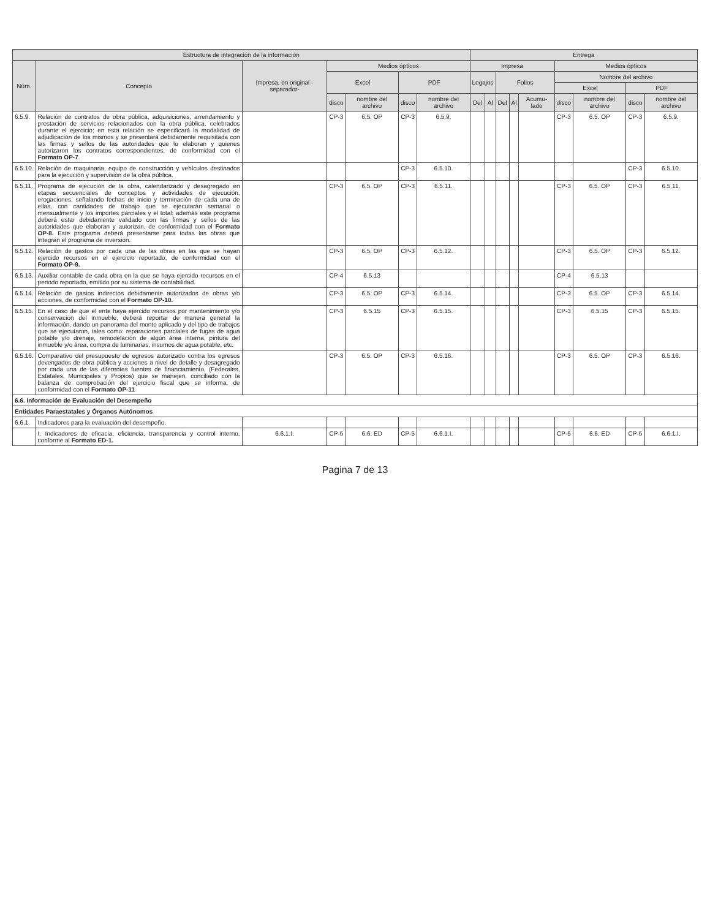| Estructura de integración de la información | | | | | | | Entrega | | | | | | | | |
| --- | --- | --- | --- | --- | --- | --- | --- | --- | --- | --- | --- | --- | --- | --- | --- |
| Núm. | Concepto | Impresa, en original -separador- | Medios ópticos | | | | Impresa | | | | | Medios ópticos | | | |
| | | | Excel | | PDF | | Legajos | | Folios | | | Nombre del archivo | | | |
| | | | | | | | | | | | | Excel | | PDF | |
| | | | disco | nombre del archivo | disco | nombre del archivo | Del | Al | Del | Al | Acumu-lado | disco | nombre del archivo | disco | nombre del archivo |
| 6.5.9. | Relación de contratos de obra pública, adquisiciones, arrendamiento y prestación de servicios relacionados con la obra pública, celebrados durante el ejercicio; en esta relación se especificará la modalidad de adjudicación de los mismos y se presentará debidamente requisitada con las firmas y sellos de las autoridades que lo elaboran y quienes autorizaron los contratos correspondientes, de conformidad con el Formato OP-7 . | | CP-3 | 6.5. OP | CP-3 | 6.5.9. | | | | | | CP-3 | 6.5. OP | CP-3 | 6.5.9. |
| 6.5.10. | Relación de maquinaria, equipo de construcción y vehículos destinados para la ejecución y supervisión de la obra pública. | | | | CP-3 | 6.5.10. | | | | | | | | CP-3 | 6.5.10. |
| 6.5.11. | Programa de ejecución de la obra, calendarizado y desagregado en etapas secuenciales de conceptos y actividades de ejecución, erogaciones, señalando fechas de inicio y terminación de cada una de ellas, con cantidades de trabajo que se ejecutarán semanal o mensualmente y los importes parciales y el total; además este programa deberá estar debidamente validado con las firmas y sellos de las autoridades que elaboran y autorizan, de conformidad con el Formato OP-8. Este programa deberá presentarse para todas las obras que integran el programa de inversión. | | CP-3 | 6.5. OP | CP-3 | 6.5.11. | | | | | | CP-3 | 6.5. OP | CP-3 | 6.5.11. |
| 6.5.12. | Relación de gastos por cada una de las obras en las que se hayan ejercido recursos en el ejercicio reportado, de conformidad con el Formato OP-9. | | CP-3 | 6.5. OP | CP-3 | 6.5.12. | | | | | | CP-3 | 6.5. OP | CP-3 | 6.5.12. |
| 6.5.13. | Auxiliar contable de cada obra en la que se haya ejercido recursos en el periodo reportado, emitido por su sistema de contabilidad. | | CP-4 | 6.5.13 | | | | | | | | CP-4 | 6.5.13 | | |
| 6.5.14. | Relación de gastos indirectos debidamente autorizados de obras y/o acciones, de conformidad con el Formato OP-10. | | CP-3 | 6.5. OP | CP-3 | 6.5.14. | | | | | | CP-3 | 6.5. OP | CP-3 | 6.5.14. |
| 6.5.15. | En el caso de que el ente haya ejercido recursos por mantenimiento y/o conservación del inmueble, deberá reportar de manera general la información, dando un panorama del monto aplicado y del tipo de trabajos que se ejecutaron, tales como: reparaciones parciales de fugas de agua potable y/o drenaje, remodelación de algún área interna, pintura del inmueble y/o área, compra de luminarias, insumos de agua potable, etc. | | CP-3 | 6.5.15 | CP-3 | 6.5.15. | | | | | | CP-3 | 6.5.15 | CP-3 | 6.5.15. |
| 6.5.16. | Comparativo del presupuesto de egresos autorizado contra los egresos devengados de obra pública y acciones a nivel de detalle y desagregado por cada una de las diferentes fuentes de financiamiento, (Federales, Estatales, Municipales y Propios) que se manejen, conciliado con la balanza de comprobación del ejercicio fiscal que se informa, de conformidad con el Formato OP-11 | | CP-3 | 6.5. OP | CP-3 | 6.5.16. | | | | | | CP-3 | 6.5. OP | CP-3 | 6.5.16. |
| 6.6. Información de Evaluación del Desempeño | | | | | | | | | | | | | | | |
| Entidades Paraestatales y Órganos Autónomos | | | | | | | | | | | | | | | |
| 6.6.1. | Indicadores para la evaluación del desempeño. | | | | | | | | | | | | | | |
| | I. Indicadores de eficacia, eficiencia, transparencia y control interno, conforme al Formato ED-1. | 6.6.1.I. | CP-5 | 6.6. ED | CP-5 | 6.6.1.I. | | | | | | CP-5 | 6.6. ED | CP-5 | 6.6.1.I. |
Pagina 7 de 13